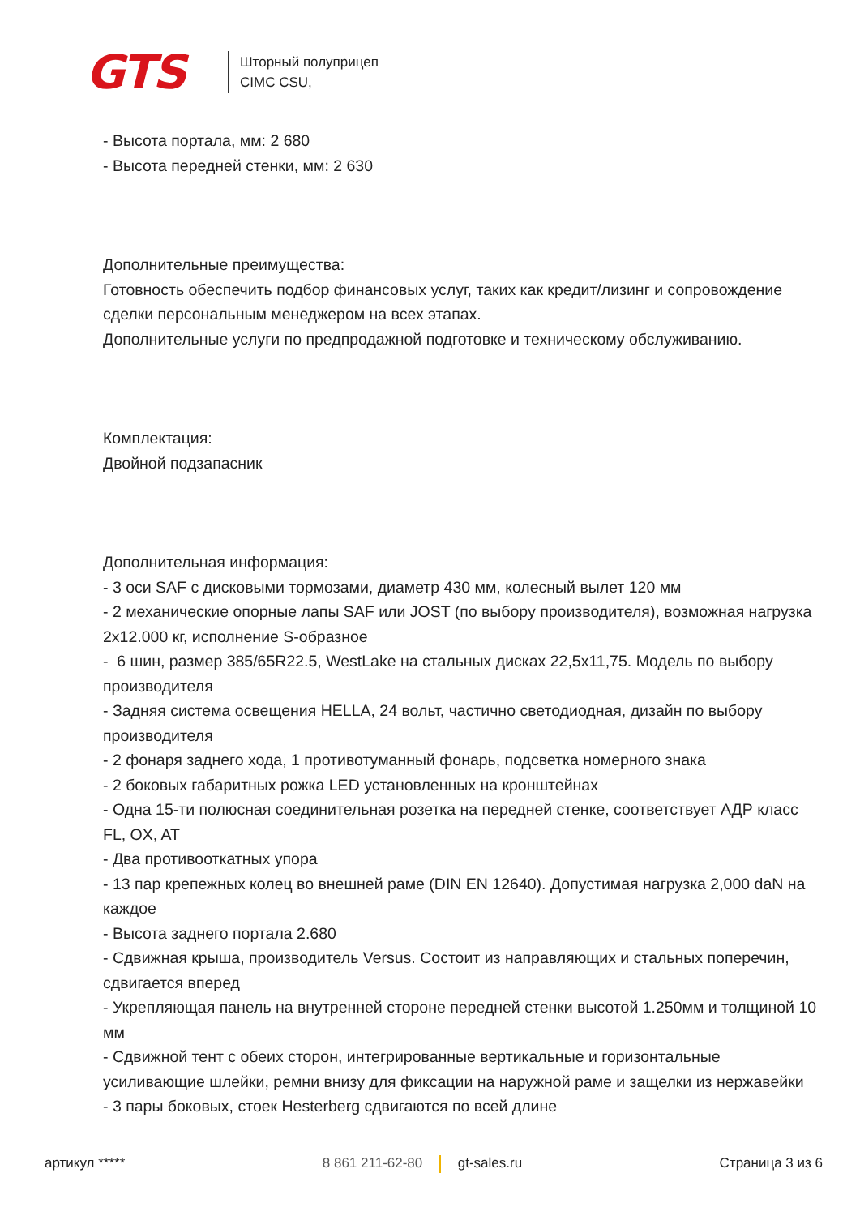GTS
Шторный полуприцеп
CIMC CSU,
- Высота портала, мм: 2 680
- Высота передней стенки, мм: 2 630
Дополнительные преимущества:
Готовность обеспечить подбор финансовых услуг, таких как кредит/лизинг и сопровождение сделки персональным менеджером на всех этапах.
Дополнительные услуги по предпродажной подготовке и техническому обслуживанию.
Комплектация:
Двойной подзапасник
Дополнительная информация:
- 3 оси SAF с дисковыми тормозами, диаметр 430 мм, колесный вылет 120 мм
- 2 механические опорные лапы SAF или JOST (по выбору производителя), возможная нагрузка 2x12.000 кг, исполнение S-образное
- 6 шин, размер 385/65R22.5, WestLake на стальных дисках 22,5x11,75. Модель по выбору производителя
- Задняя система освещения HELLA, 24 вольт, частично светодиодная, дизайн по выбору производителя
- 2 фонаря заднего хода, 1 противотуманный фонарь, подсветка номерного знака
- 2 боковых габаритных рожка LED установленных на кронштейнах
- Одна 15-ти полюсная соединительная розетка на передней стенке, соответствует АДР класс FL, OX, AT
- Два противооткатных упора
- 13 пар крепежных колец во внешней раме (DIN EN 12640). Допустимая нагрузка 2,000 daN на каждое
- Высота заднего портала 2.680
- Сдвижная крыша, производитель Versus. Состоит из направляющих и стальных поперечин, сдвигается вперед
- Укрепляющая панель на внутренней стороне передней стенки высотой 1.250мм и толщиной 10 мм
- Сдвижной тент с обеих сторон, интегрированные вертикальные и горизонтальные усиливающие шлейки, ремни внизу для фиксации на наружной раме и защелки из нержавейки
- 3 пары боковых, стоек Hesterberg сдвигаются по всей длине
артикул ***** 8 861 211-62-80 gt-sales.ru Страница 3 из 6